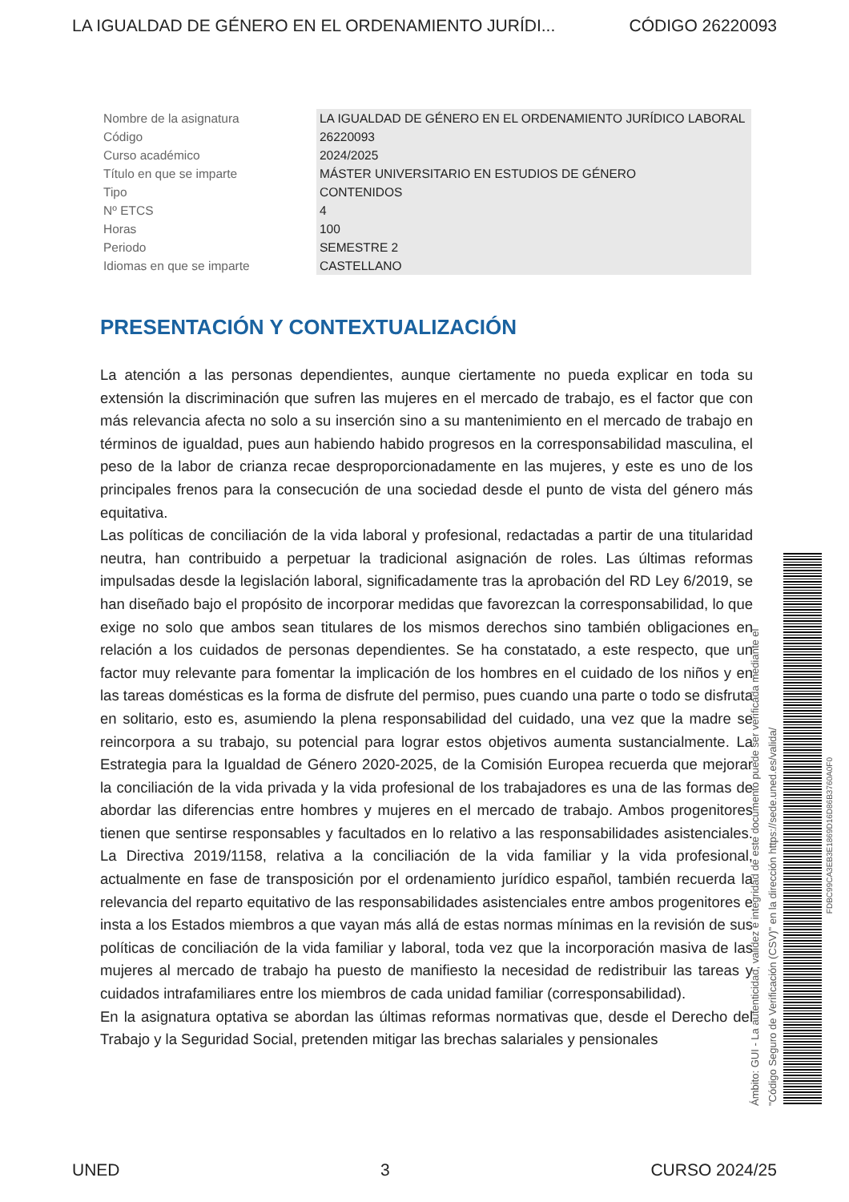LA IGUALDAD DE GÉNERO EN EL ORDENAMIENTO JURÍDI... CÓDIGO 26220093
| Nombre de la asignatura | LA IGUALDAD DE GÉNERO EN EL ORDENAMIENTO JURÍDICO LABORAL |
| Código | 26220093 |
| Curso académico | 2024/2025 |
| Título en que se imparte | MÁSTER UNIVERSITARIO EN ESTUDIOS DE GÉNERO |
| Tipo | CONTENIDOS |
| Nº ETCS | 4 |
| Horas | 100 |
| Periodo | SEMESTRE 2 |
| Idiomas en que se imparte | CASTELLANO |
PRESENTACIÓN Y CONTEXTUALIZACIÓN
La atención a las personas dependientes, aunque ciertamente no pueda explicar en toda su extensión la discriminación que sufren las mujeres en el mercado de trabajo, es el factor que con más relevancia afecta no solo a su inserción sino a su mantenimiento en el mercado de trabajo en términos de igualdad, pues aun habiendo habido progresos en la corresponsabilidad masculina, el peso de la labor de crianza recae desproporcionadamente en las mujeres, y este es uno de los principales frenos para la consecución de una sociedad desde el punto de vista del género más equitativa.
Las políticas de conciliación de la vida laboral y profesional, redactadas a partir de una titularidad neutra, han contribuido a perpetuar la tradicional asignación de roles. Las últimas reformas impulsadas desde la legislación laboral, significadamente tras la aprobación del RD Ley 6/2019, se han diseñado bajo el propósito de incorporar medidas que favorezcan la corresponsabilidad, lo que exige no solo que ambos sean titulares de los mismos derechos sino también obligaciones en relación a los cuidados de personas dependientes. Se ha constatado, a este respecto, que un factor muy relevante para fomentar la implicación de los hombres en el cuidado de los niños y en las tareas domésticas es la forma de disfrute del permiso, pues cuando una parte o todo se disfruta en solitario, esto es, asumiendo la plena responsabilidad del cuidado, una vez que la madre se reincorpora a su trabajo, su potencial para lograr estos objetivos aumenta sustancialmente. La Estrategia para la Igualdad de Género 2020-2025, de la Comisión Europea recuerda que mejorar la conciliación de la vida privada y la vida profesional de los trabajadores es una de las formas de abordar las diferencias entre hombres y mujeres en el mercado de trabajo. Ambos progenitores tienen que sentirse responsables y facultados en lo relativo a las responsabilidades asistenciales. La Directiva 2019/1158, relativa a la conciliación de la vida familiar y la vida profesional, actualmente en fase de transposición por el ordenamiento jurídico español, también recuerda la relevancia del reparto equitativo de las responsabilidades asistenciales entre ambos progenitores e insta a los Estados miembros a que vayan más allá de estas normas mínimas en la revisión de sus políticas de conciliación de la vida familiar y laboral, toda vez que la incorporación masiva de las mujeres al mercado de trabajo ha puesto de manifiesto la necesidad de redistribuir las tareas y cuidados intrafamiliares entre los miembros de cada unidad familiar (corresponsabilidad).
En la asignatura optativa se abordan las últimas reformas normativas que, desde el Derecho del Trabajo y la Seguridad Social, pretenden mitigar las brechas salariales y pensionales
Ámbito: GUI - La autenticidad, validez e integridad de este documento puede ser verificada mediante el
"Código Seguro de Verificación (CSV)" en la dirección https://sede.uned.es/valida/
FDBC99CA3EB3E1869D16D86B3760A0F0
UNED 3 CURSO 2024/25